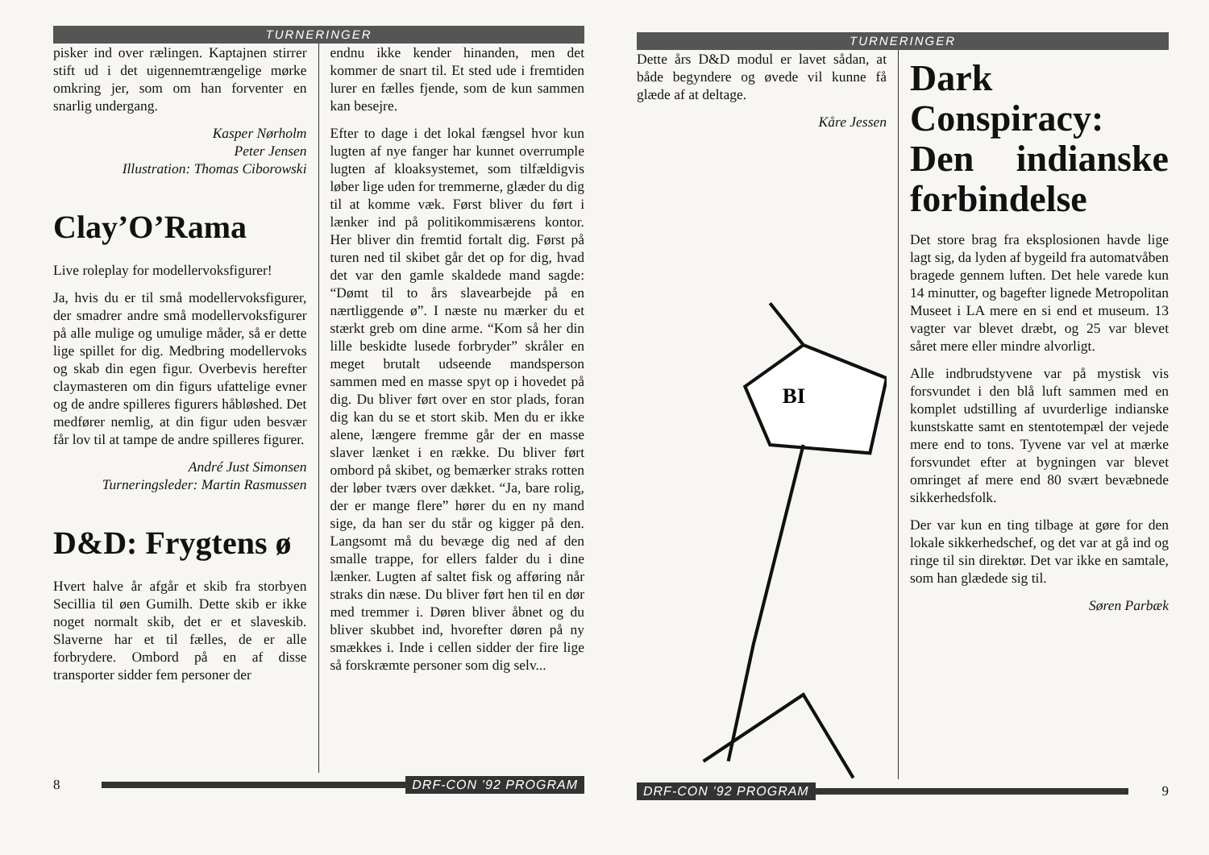TURNERINGER
pisker ind over rælingen. Kaptajnen stirrer stift ud i det uigennemtrængelige mørke omkring jer, som om han forventer en snarlig undergang.
Kasper Nørholm
Peter Jensen
Illustration: Thomas Ciborowski
Clay’O’Rama
Live roleplay for modellervoksfigurer!
Ja, hvis du er til små modellervoksfigurer, der smadrer andre små modellervoksfigurer på alle mulige og umulige måder, så er dette lige spillet for dig. Medbring modellervoks og skab din egen figur. Overbevis herefter claymasteren om din figurs ufattelige evner og de andre spilleres figurers håbløshed. Det medfører nemlig, at din figur uden besvær får lov til at tampe de andre spilleres figurer.
André Just Simonsen
Turneringsleder: Martin Rasmussen
D&D: Frygtens ø
Hvert halve år afgår et skib fra storbyen Secillia til øen Gumilh. Dette skib er ikke noget normalt skib, det er et slaveskib. Slaverne har et til fælles, de er alle forbrydere. Ombord på en af disse transporter sidder fem personer der
endnu ikke kender hinanden, men det kommer de snart til. Et sted ude i fremtiden lurer en fælles fjende, som de kun sammen kan besejre.
Efter to dage i det lokal fængsel hvor kun lugten af nye fanger har kunnet overrumple lugten af kloaksystemet, som tilfældigvis løber lige uden for tremmerne, glæder du dig til at komme væk. Først bliver du ført i lænker ind på politikommisærens kontor. Her bliver din fremtid fortalt dig. Først på turen ned til skibet går det op for dig, hvad det var den gamle skaldede mand sagde: “Dømt til to års slavearbejde på en nærtliggende ø”. I næste nu mærker du et stærkt greb om dine arme. “Kom så her din lille beskidte lusede forbryder” skråler en meget brutalt udseende mandsperson sammen med en masse spyt op i hovedet på dig. Du bliver ført over en stor plads, foran dig kan du se et stort skib. Men du er ikke alene, længere fremme går der en masse slaver lænket i en række. Du bliver ført ombord på skibet, og bemærker straks rotten der løber tværs over dækket. “Ja, bare rolig, der er mange flere” hører du en ny mand sige, da han ser du står og kigger på den. Langsomt må du bevæge dig ned af den smalle trappe, for ellers falder du i dine lænker. Lugten af saltet fisk og afføring når straks din næse. Du bliver ført hen til en dør med tremmer i. Døren bliver åbnet og du bliver skubbet ind, hvorefter døren på ny smækkes i. Inde i cellen sidder der fire lige så forskræmte personer som dig selv...
8 DRF-CON ’92 PROGRAM
TURNERINGER
Dette års D&D modul er lavet sådan, at både begyndere og øvede vil kunne få glæde af at deltage.
Kåre Jessen
BI
Dark Conspiracy: Den indianske forbindelse
Det store brag fra eksplosionen havde lige lagt sig, da lyden af bygeild fra automatvåben bragede gennem luften. Det hele varede kun 14 minutter, og bagefter lignede Metropolitan Museet i LA mere en si end et museum. 13 vagter var blevet dræbt, og 25 var blevet såret mere eller mindre alvorligt.
Alle indbrudstyvene var på mystisk vis forsvundet i den blå luft sammen med en komplet udstilling af uvurderlige indianske kunstskatte samt en stentotempæl der vejede mere end to tons. Tyvene var vel at mærke forsvundet efter at bygningen var blevet omringet af mere end 80 svært bevæbnede sikkerhedsfolk.
Der var kun en ting tilbage at gøre for den lokale sikkerhedschef, og det var at gå ind og ringe til sin direktør. Det var ikke en samtale, som han glædede sig til.
Søren Parbæk
DRF-CON ’92 PROGRAM 9